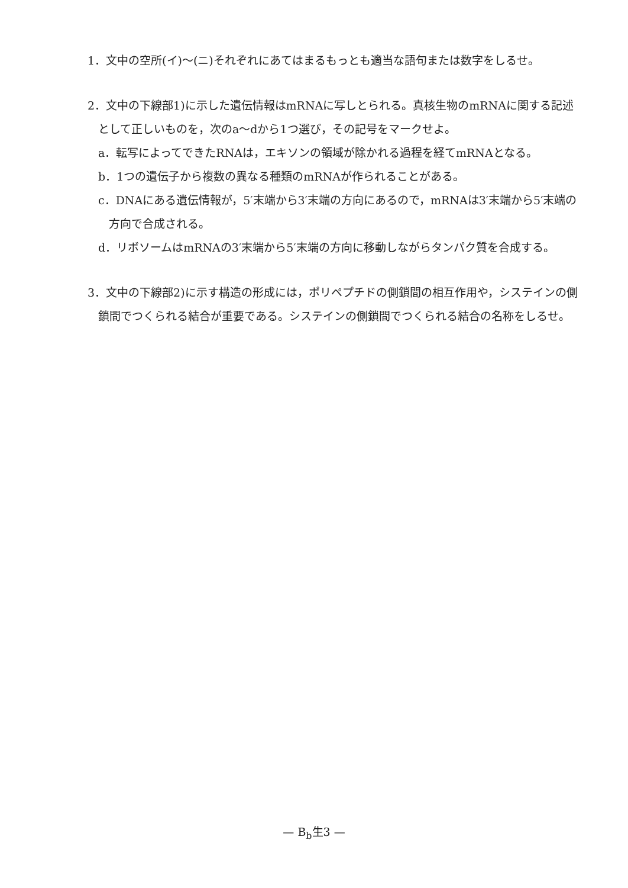1．文中の空所(イ)～(ニ)それぞれにあてはまるもっとも適当な語句または数字をしるせ。
2．文中の下線部1)に示した遺伝情報はmRNAに写しとられる。真核生物のmRNAに関する記述として正しいものを，次のa～dから1つ選び，その記号をマークせよ。
a．転写によってできたRNAは，エキソンの領域が除かれる過程を経てmRNAとなる。
b．1つの遺伝子から複数の異なる種類のmRNAが作られることがある。
c．DNAにある遺伝情報が，5′末端から3′末端の方向にあるので，mRNAは3′末端から5′末端の方向で合成される。
d．リボソームはmRNAの3′末端から5′末端の方向に移動しながらタンパク質を合成する。
3．文中の下線部2)に示す構造の形成には，ポリペプチドの側鎖間の相互作用や，システインの側鎖間でつくられる結合が重要である。システインの側鎖間でつくられる結合の名称をしるせ。
— B<sub>b</sub>生3 —